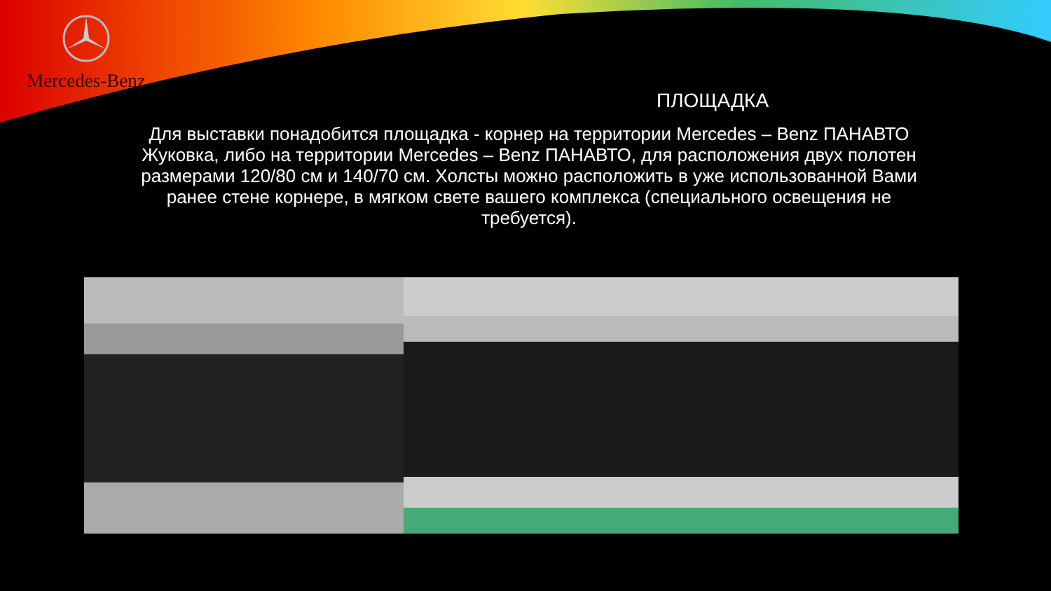Mercedes-Benz
ПЛОЩАДКА
Для выставки понадобится площадка - корнер на территории Mercedes – Benz ПАНАВТО Жуковка, либо на территории Mercedes – Benz ПАНАВТО, для расположения двух полотен размерами 120/80 см и 140/70 см. Холсты можно расположить в уже использованной Вами ранее стене корнере, в мягком свете вашего комплекса (специального освещения не требуется).